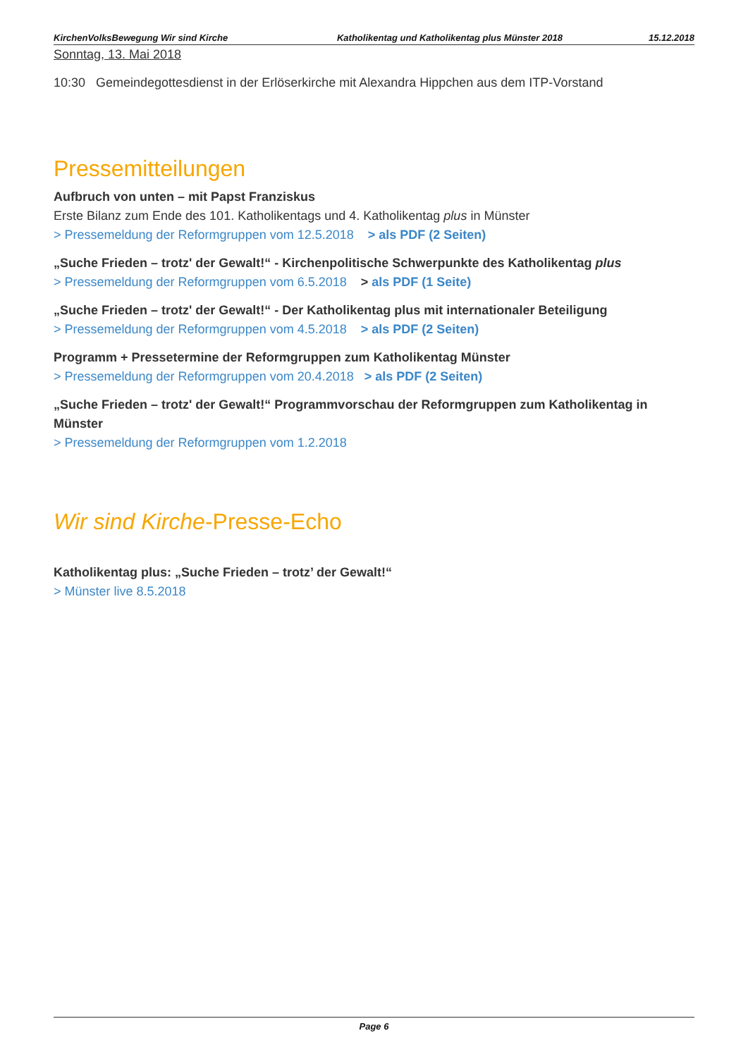KirchenVolksBewegung Wir sind Kirche
Katholikentag und Katholikentag plus Münster 2018
15.12.2018
Sonntag, 13. Mai 2018
10:30 Gemeindegottesdienst in der Erlöserkirche mit Alexandra Hippchen aus dem ITP-Vorstand
Pressemitteilungen
Aufbruch von unten – mit Papst Franziskus
Erste Bilanz zum Ende des 101. Katholikentags und 4. Katholikentag plus in Münster
> Pressemeldung der Reformgruppen vom 12.5.2018 > als PDF (2 Seiten)
„Suche Frieden – trotz' der Gewalt!“ - Kirchenpolitische Schwerpunkte des Katholikentag plus
> Pressemeldung der Reformgruppen vom 6.5.2018 > als PDF (1 Seite)
„Suche Frieden – trotz' der Gewalt!“ - Der Katholikentag plus mit internationaler Beteiligung
> Pressemeldung der Reformgruppen vom 4.5.2018 > als PDF (2 Seiten)
Programm + Pressetermine der Reformgruppen zum Katholikentag Münster
> Pressemeldung der Reformgruppen vom 20.4.2018 > als PDF (2 Seiten)
„Suche Frieden – trotz' der Gewalt!“ Programmvorschau der Reformgruppen zum Katholikentag in Münster
> Pressemeldung der Reformgruppen vom 1.2.2018
Wir sind Kirche-Presse-Echo
Katholikentag plus: „Suche Frieden – trotz’ der Gewalt!“
> Münster live 8.5.2018
Page 6